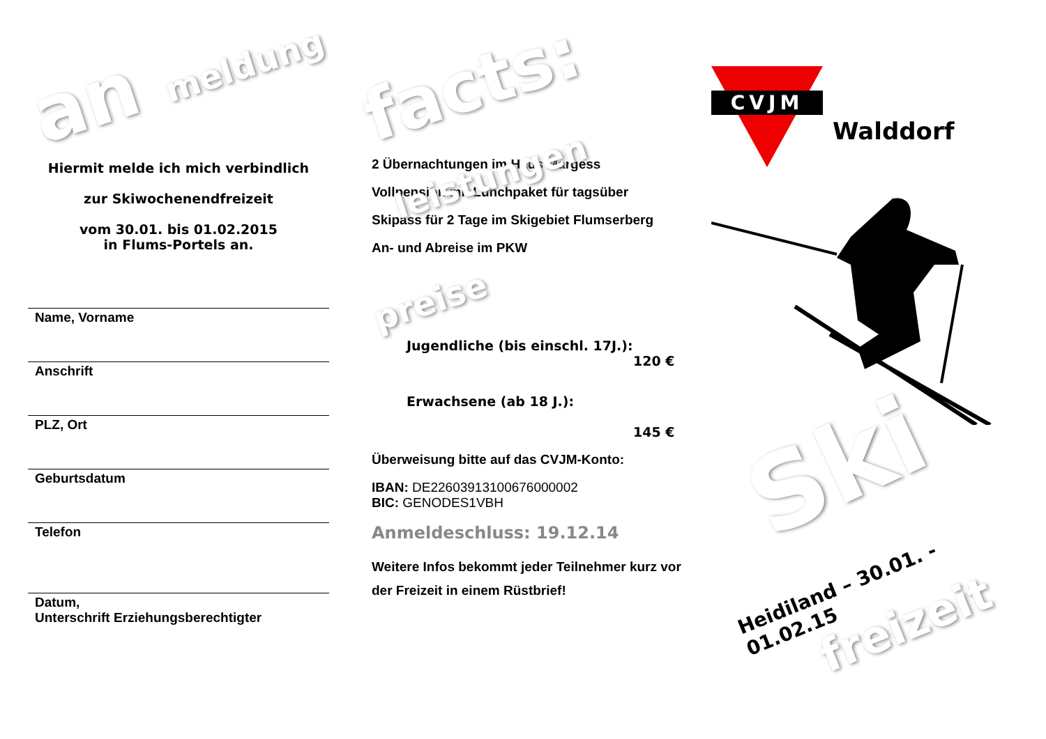an meldung
Hiermit melde ich mich verbindlich
zur Skiwochenendfreizeit
vom 30.01. bis 01.02.2015
in Flums-Portels an.
Name, Vorname
Anschrift
PLZ, Ort
Geburtsdatum
Telefon
Datum,
Unterschrift Erziehungsberechtigter
facts: leistungen
2 Übernachtungen im Haus Margess
Vollpension mit Lunchpaket für tagsüber
Skipass für 2 Tage im Skigebiet Flumserberg
An- und Abreise im PKW
preise
Jugendliche (bis einschl. 17J.):
120 €
Erwachsene (ab 18 J.):
145 €
Überweisung bitte auf das CVJM-Konto:
IBAN: DE22603913100676000002
BIC: GENODES1VBH
Anmeldeschluss: 19.12.14
Weitere Infos bekommt jeder Teilnehmer kurz vor der Freizeit in einem Rüstbrief!
CVJM
Walddorf
Ski
Heidiland – 30.01. - 01.02.15
freizeit